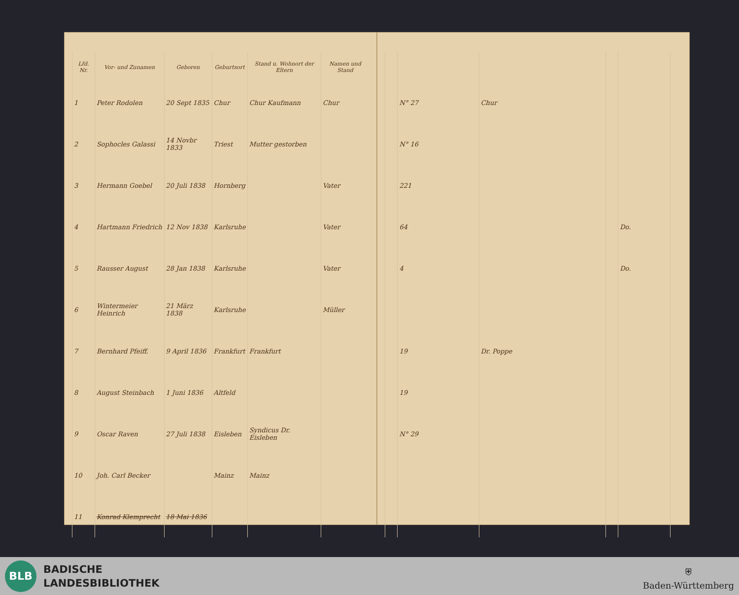| Lfd. Nr. | Vor- und Zunamen | Geboren | Geburtsort | Stand u. Wohnort der Eltern | Namen und Stand |
| --- | --- | --- | --- | --- | --- |
| 1 | Peter Rodolen | 20 Sept 1835 | Chur | Chur Kaufmann | Chur |
| 2 | Sophocles Galassi | 14 Novbr 1833 | Triest | Mutter gestorben | |
| 3 | Hermann Goebel | 20 Juli 1838 | Hornberg | | Vater |
| 4 | Hartmann Friedrich | 12 Nov 1838 | Karlsruhe | | Vater |
| 5 | Rausser August | 28 Jan 1838 | Karlsruhe | | Vater |
| 6 | Wintermeier Heinrich | 21 März 1838 | Karlsruhe | | Müller |
| 7 | Bernhard Pfeiff. | 9 April 1836 | Frankfurt | Frankfurt | |
| 8 | August Steinbach | 1 Juni 1836 | Altfeld | | |
| 9 | Oscar Raven | 27 Juli 1838 | Eisleben | Syndicus Dr. Eisleben | |
| 10 | Joh. Carl Becker | | Mainz | Mainz | |
| 11 | Konrad Klemprecht | 18 Mai 1836 | | | |
| | N° 27 | Chur | | | |
| | N° 16 | | | | |
| | 221 | | | | |
| | 64 | | | Do. | |
| | 4 | | | Do. | |
| | 19 | Dr. Poppe | | | |
| | 19 | | | | |
| | N° 29 | | | | |
BLB
BADISCHE
LANDESBIBLIOTHEK
⛨
Baden-Württemberg